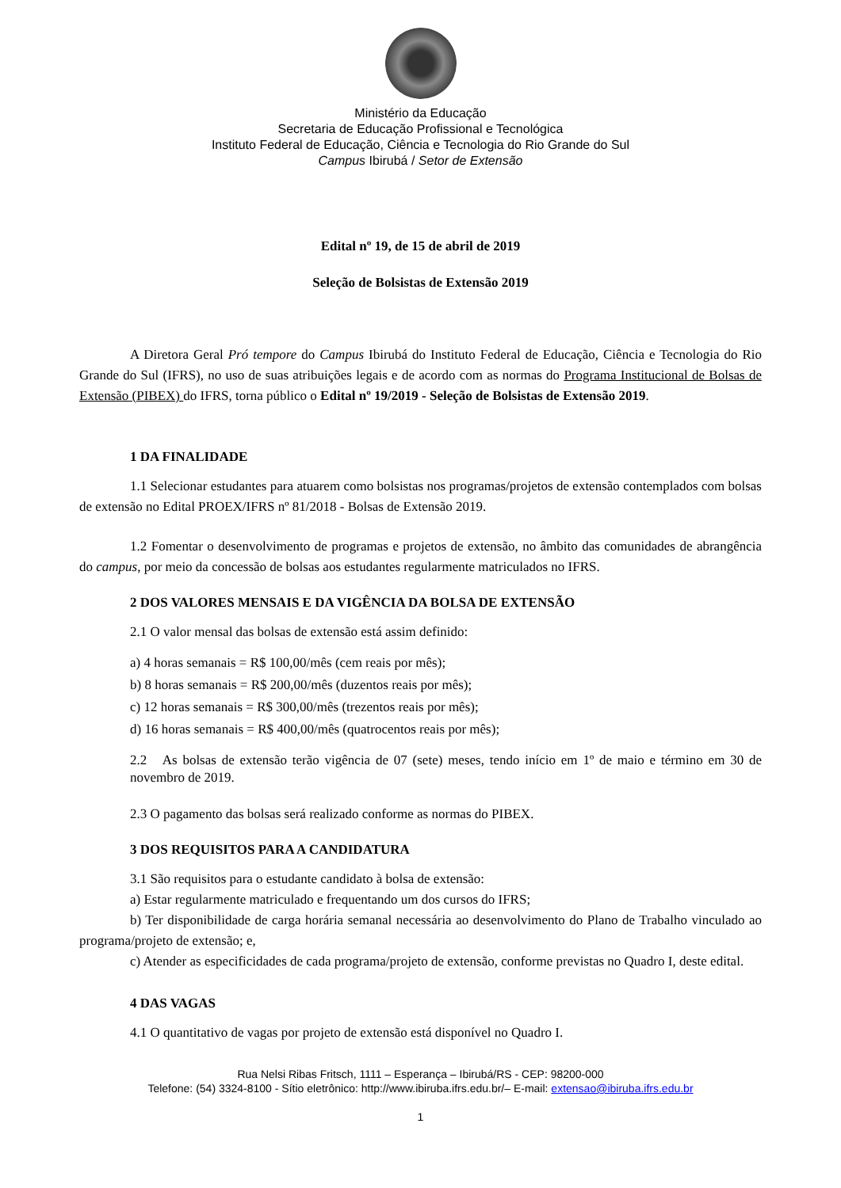Ministério da Educação
Secretaria de Educação Profissional e Tecnológica
Instituto Federal de Educação, Ciência e Tecnologia do Rio Grande do Sul
Campus Ibirubá / Setor de Extensão
Edital nº 19, de 15 de abril de 2019
Seleção de Bolsistas de Extensão 2019
A Diretora Geral Pró tempore do Campus Ibirubá do Instituto Federal de Educação, Ciência e Tecnologia do Rio Grande do Sul (IFRS), no uso de suas atribuições legais e de acordo com as normas do Programa Institucional de Bolsas de Extensão (PIBEX) do IFRS, torna público o Edital nº 19/2019 - Seleção de Bolsistas de Extensão 2019.
1 DA FINALIDADE
1.1 Selecionar estudantes para atuarem como bolsistas nos programas/projetos de extensão contemplados com bolsas de extensão no Edital PROEX/IFRS nº 81/2018 - Bolsas de Extensão 2019.
1.2 Fomentar o desenvolvimento de programas e projetos de extensão, no âmbito das comunidades de abrangência do campus, por meio da concessão de bolsas aos estudantes regularmente matriculados no IFRS.
2 DOS VALORES MENSAIS E DA VIGÊNCIA DA BOLSA DE EXTENSÃO
2.1 O valor mensal das bolsas de extensão está assim definido:
a) 4 horas semanais = R$ 100,00/mês (cem reais por mês);
b) 8 horas semanais = R$ 200,00/mês (duzentos reais por mês);
c) 12 horas semanais = R$ 300,00/mês (trezentos reais por mês);
d) 16 horas semanais = R$ 400,00/mês (quatrocentos reais por mês);
2.2 As bolsas de extensão terão vigência de 07 (sete) meses, tendo início em 1º de maio e término em 30 de novembro de 2019.
2.3 O pagamento das bolsas será realizado conforme as normas do PIBEX.
3 DOS REQUISITOS PARA A CANDIDATURA
3.1 São requisitos para o estudante candidato à bolsa de extensão:
a) Estar regularmente matriculado e frequentando um dos cursos do IFRS;
b) Ter disponibilidade de carga horária semanal necessária ao desenvolvimento do Plano de Trabalho vinculado ao programa/projeto de extensão; e,
c) Atender as especificidades de cada programa/projeto de extensão, conforme previstas no Quadro I, deste edital.
4 DAS VAGAS
4.1 O quantitativo de vagas por projeto de extensão está disponível no Quadro I.
Rua Nelsi Ribas Fritsch, 1111 – Esperança – Ibirubá/RS - CEP: 98200-000
Telefone: (54) 3324-8100 - Sítio eletrônico: http://www.ibiruba.ifrs.edu.br/– E-mail: extensao@ibiruba.ifrs.edu.br
1